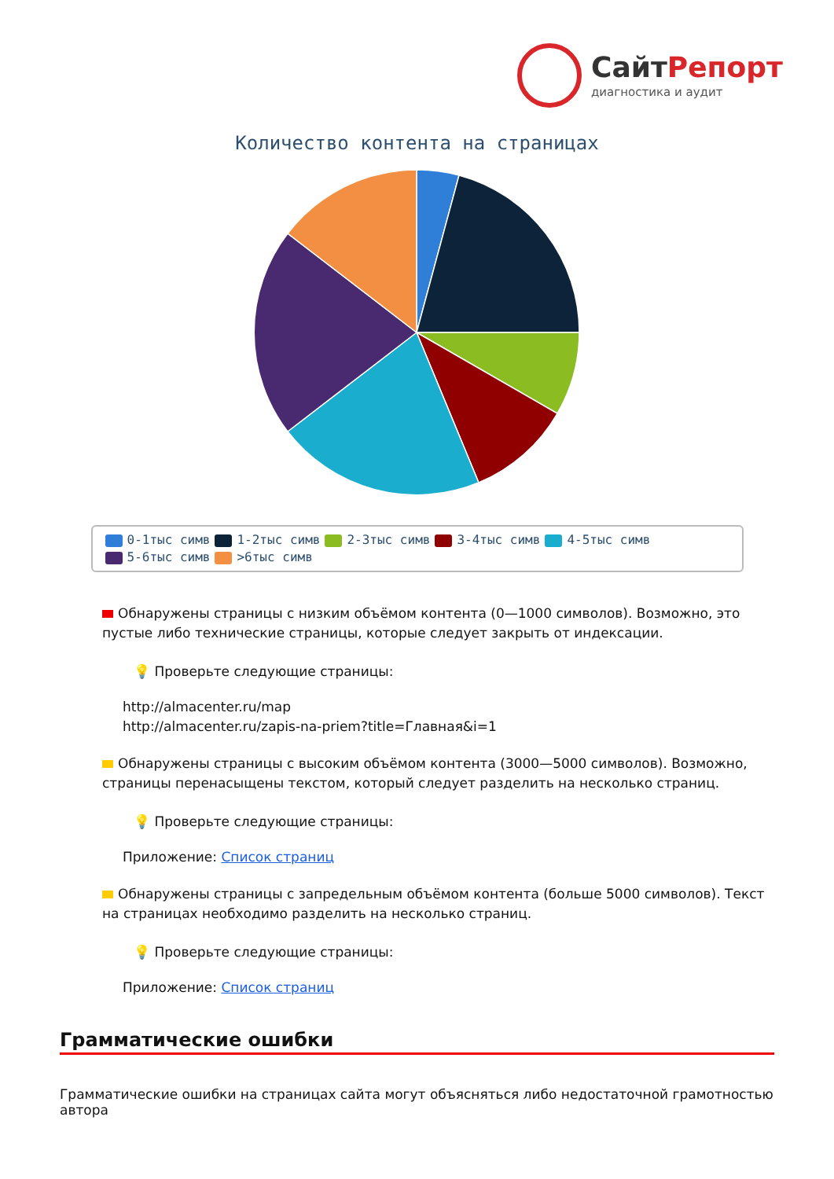СайтРепорт
диагностика и аудит
Количество контента на страницах
0-1тыс симв 1-2тыс симв 2-3тыс симв 3-4тыс симв 4-5тыс симв
5-6тыс симв >6тыс симв
Обнаружены страницы с низким объёмом контента (0—1000 символов). Возможно, это пустые либо технические страницы, которые следует закрыть от индексации.
💡 Проверьте следующие страницы:
http://almacenter.ru/map
http://almacenter.ru/zapis-na-priem?title=Главная&i=1
Обнаружены страницы с высоким объёмом контента (3000—5000 символов). Возможно, страницы перенасыщены текстом, который следует разделить на несколько страниц.
💡 Проверьте следующие страницы:
Приложение: Список страниц
Обнаружены страницы с запредельным объёмом контента (больше 5000 символов). Текст на страницах необходимо разделить на несколько страниц.
💡 Проверьте следующие страницы:
Приложение: Список страниц
Грамматические ошибки
Грамматические ошибки на страницах сайта могут объясняться либо недостаточной грамотностью автора